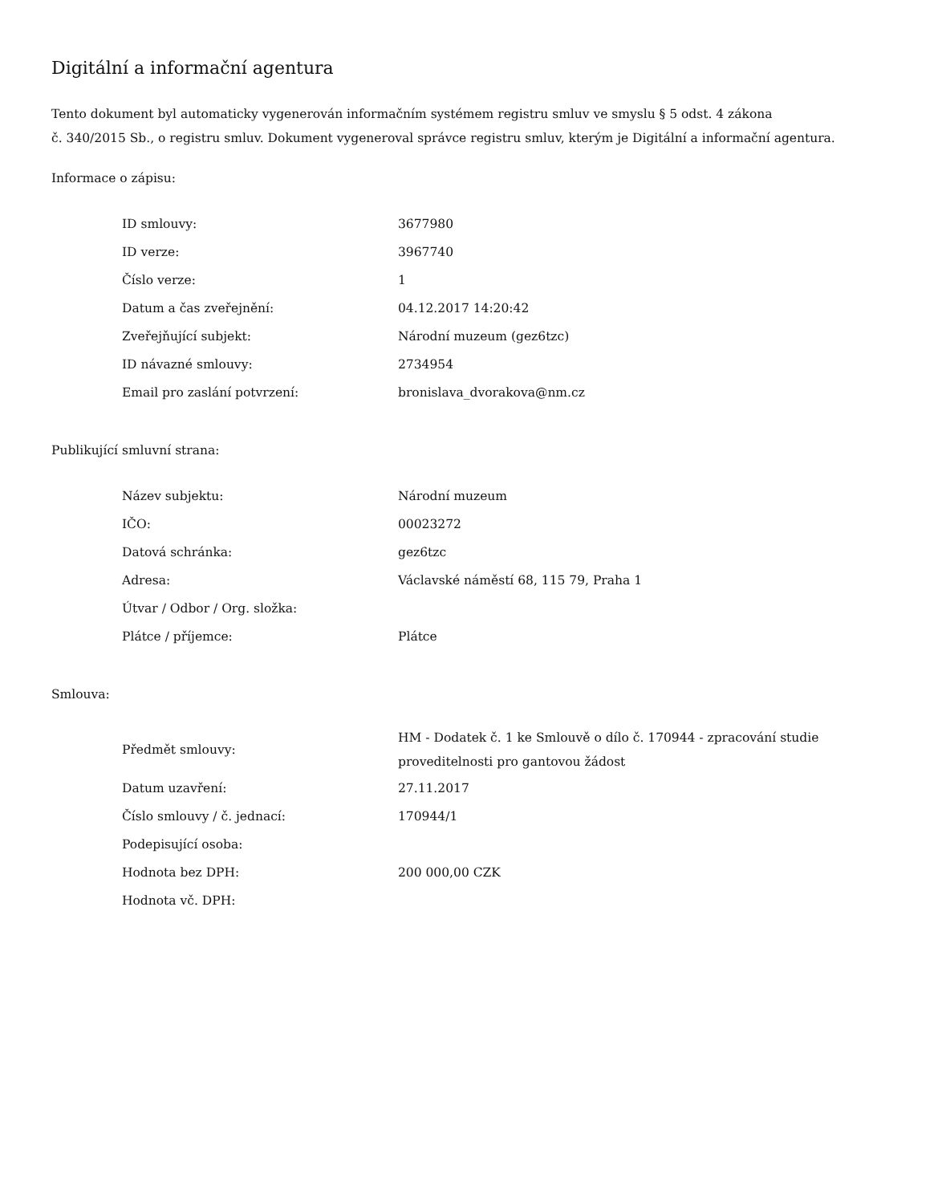Digitální a informační agentura
Tento dokument byl automaticky vygenerován informačním systémem registru smluv ve smyslu § 5 odst. 4 zákona
č. 340/2015 Sb., o registru smluv. Dokument vygeneroval správce registru smluv, kterým je Digitální a informační agentura.
Informace o zápisu:
| ID smlouvy: | 3677980 |
| ID verze: | 3967740 |
| Číslo verze: | 1 |
| Datum a čas zveřejnění: | 04.12.2017 14:20:42 |
| Zveřejňující subjekt: | Národní muzeum (gez6tzc) |
| ID návazné smlouvy: | 2734954 |
| Email pro zaslání potvrzení: | bronislava_dvorakova@nm.cz |
Publikující smluvní strana:
| Název subjektu: | Národní muzeum |
| IČO: | 00023272 |
| Datová schránka: | gez6tzc |
| Adresa: | Václavské náměstí 68, 115 79, Praha 1 |
| Útvar / Odbor / Org. složka: | |
| Plátce / příjemce: | Plátce |
Smlouva:
| Předmět smlouvy: | HM - Dodatek č. 1 ke Smlouvě o dílo č. 170944 - zpracování studie proveditelnosti pro gantovou žádost |
| Datum uzavření: | 27.11.2017 |
| Číslo smlouvy / č. jednací: | 170944/1 |
| Podepisující osoba: | |
| Hodnota bez DPH: | 200 000,00 CZK |
| Hodnota vč. DPH: | |